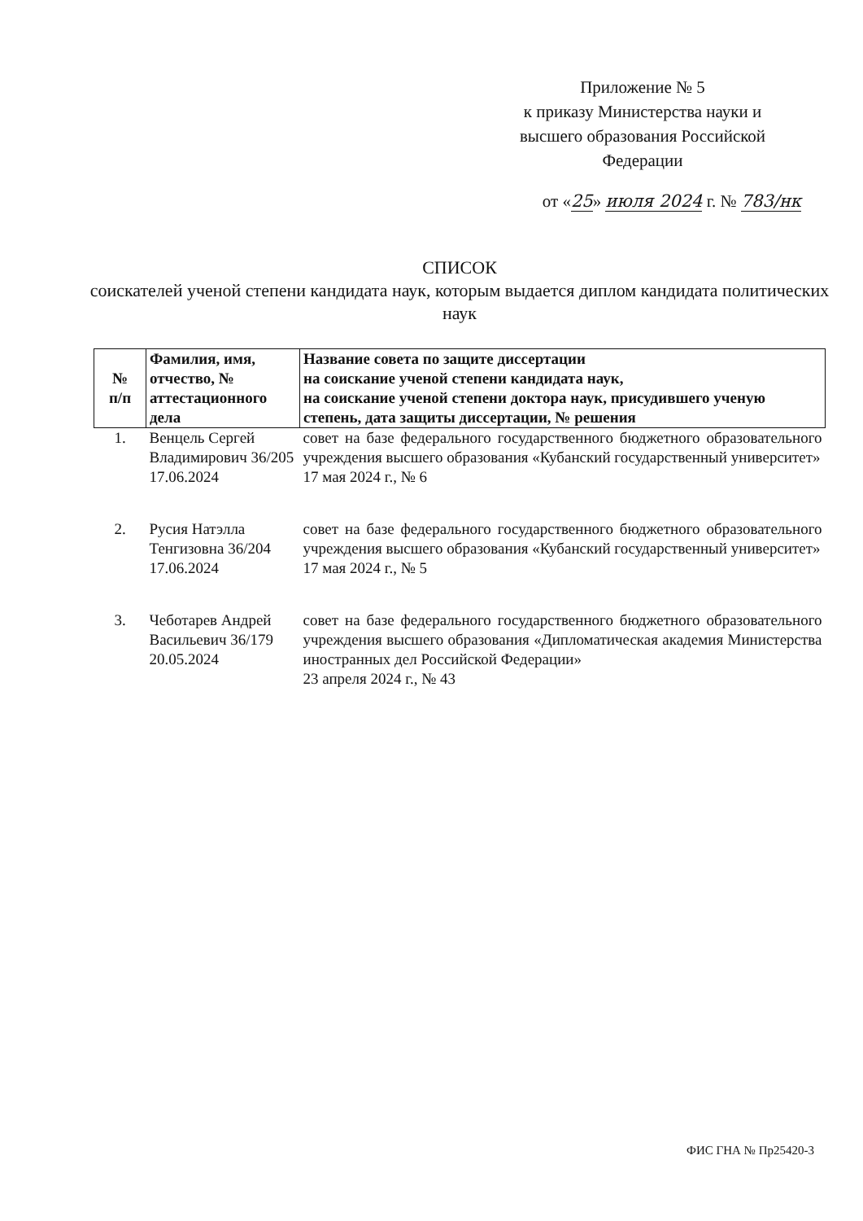Приложение № 5
к приказу Министерства науки и высшего образования Российской Федерации
от «25» июля 2024 г. № 783/нк
СПИСОК
соискателей ученой степени кандидата наук, которым выдается диплом кандидата политических наук
| № п/п | Фамилия, имя, отчество, № аттестационного дела | Название совета по защите диссертации на соискание ученой степени кандидата наук, на соискание ученой степени доктора наук, присудившего ученую степень, дата защиты диссертации, № решения |
| --- | --- | --- |
| 1. | Венцель Сергей Владимирович 36/205 17.06.2024 | совет на базе федерального государственного бюджетного образовательного учреждения высшего образования «Кубанский государственный университет» 17 мая 2024 г., № 6 |
| 2. | Русия Натэлла Тенгизовна 36/204 17.06.2024 | совет на базе федерального государственного бюджетного образовательного учреждения высшего образования «Кубанский государственный университет» 17 мая 2024 г., № 5 |
| 3. | Чеботарев Андрей Васильевич 36/179 20.05.2024 | совет на базе федерального государственного бюджетного образовательного учреждения высшего образования «Дипломатическая академия Министерства иностранных дел Российской Федерации» 23 апреля 2024 г., № 43 |
ФИС ГНА № Пр25420-3